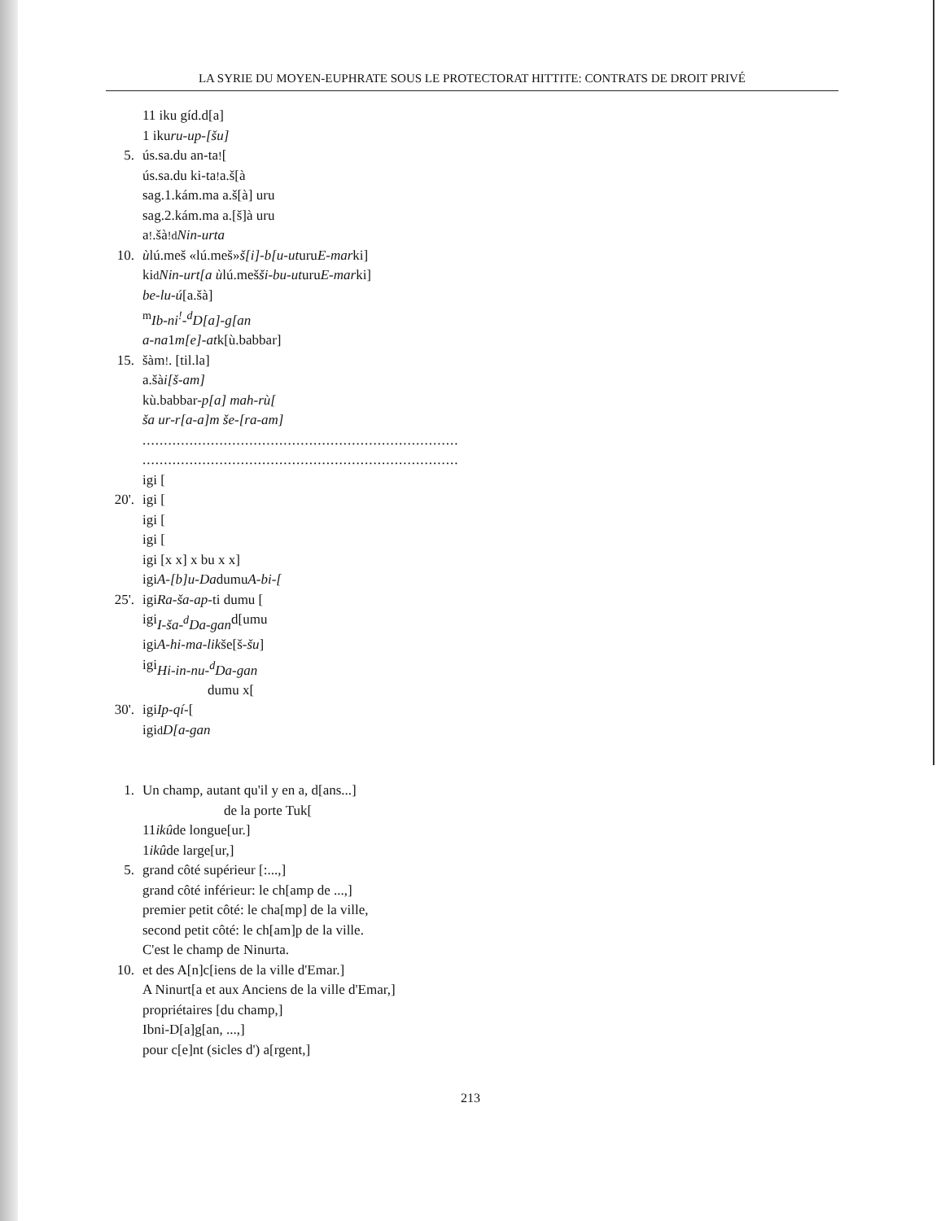LA SYRIE DU MOYEN-EUPHRATE SOUS LE PROTECTORAT HITTITE: CONTRATS DE DROIT PRIVÉ
11 iku gíd.d[a]
1 iku ru-up-[šu]
5. ús.sa.du an-ta<sup>!</sup>[
ús.sa.du ki-ta<sup>!</sup> a.š[à
sag.1.kám.ma a.š[à] uru
sag.2.kám.ma a.[š]à uru
a<sup>!</sup>.šà<sup>!</sup> <sup>d</sup> Nin-urta
10. ù lú.meš «lú.meš» š[i]-b[u-ut uru E-mar ki]
ki <sup>d</sup> Nin-urt[a ù lú.meš ši-bu-ut uru E-mar ki]
be-lu-ú [a.šà]
<sup>m</sup> Ib-ni<sup>!</sup>-<sup>d</sup>D[a]-g[an
a-na 1 m[e]-at k[ù.babbar]
15. šàm<sup>!</sup>. [til.la]
a.šà i[š-am]
kù.babbar- p[a] mah-rù[
ša ur-r[a-a]m še-[ra-am]
..........................................................................
..........................................................................
igi [
20'. igi [
igi [
igi [
igi [x x] x bu x x]
igi A-[b]u-Da dumu A-bi-[
25'. igi Ra-ša-ap -ti dumu [
igi I-ša-<sup>d</sup>Da-gan d[umu
igi A-hi-ma-lik še[š- šu]
igi Hi-in-nu-<sup>d</sup>Da-gan
dumu x[
30'. igi Ip-qí- [
igi <sup>d</sup> D[a-gan
1. Un champ, autant qu'il y en a, d[ans...]
de la porte Tuk[
11 ikû de longue[ur.]
1 ikû de large[ur,]
5. grand côté supérieur [:...,]
grand côté inférieur: le ch[amp de ...,]
premier petit côté: le cha[mp] de la ville,
second petit côté: le ch[am]p de la ville.
C'est le champ de Ninurta.
10. et des A[n]c[iens de la ville d'Emar.]
A Ninurt[a et aux Anciens de la ville d'Emar,]
propriétaires [du champ,]
Ibni-D[a]g[an, ...,]
pour c[e]nt (sicles d') a[rgent,]
213